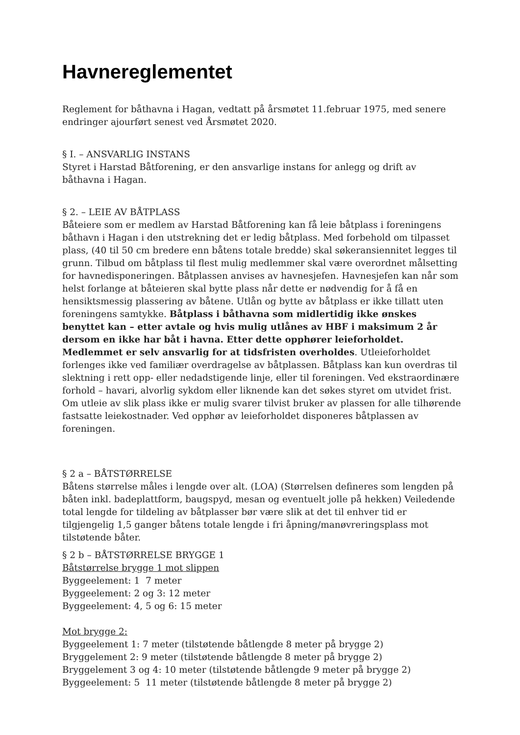Havnereglementet
Reglement for båthavna i Hagan, vedtatt på årsmøtet 11.februar 1975, med senere endringer ajourført senest ved Årsmøtet 2020.
§ I. – ANSVARLIG INSTANS
Styret i Harstad Båtforening, er den ansvarlige instans for anlegg og drift av båthavna i Hagan.
§ 2. – LEIE AV BÅTPLASS
Båteiere som er medlem av Harstad Båtforening kan få leie båtplass i foreningens båthavn i Hagan i den utstrekning det er ledig båtplass. Med forbehold om tilpasset plass, (40 til 50 cm bredere enn båtens totale bredde) skal søkeransiennitet legges til grunn. Tilbud om båtplass til flest mulig medlemmer skal være overordnet målsetting for havnedisponeringen. Båtplassen anvises av havnesjefen. Havnesjefen kan når som helst forlange at båteieren skal bytte plass når dette er nødvendig for å få en hensiktsmessig plassering av båtene. Utlån og bytte av båtplass er ikke tillatt uten foreningens samtykke. Båtplass i båthavna som midlertidig ikke ønskes benyttet kan – etter avtale og hvis mulig utlånes av HBF i maksimum 2 år dersom en ikke har båt i havna. Etter dette opphører leieforholdet. Medlemmet er selv ansvarlig for at tidsfristen overholdes. Utleieforholdet forlenges ikke ved familiær overdragelse av båtplassen. Båtplass kan kun overdras til slektning i rett opp- eller nedadstigende linje, eller til foreningen. Ved ekstraordinære forhold – havari, alvorlig sykdom eller liknende kan det søkes styret om utvidet frist. Om utleie av slik plass ikke er mulig svarer tilvist bruker av plassen for alle tilhørende fastsatte leiekostnader. Ved opphør av leieforholdet disponeres båtplassen av foreningen.
§ 2 a – BÅTSTØRRELSE
Båtens størrelse måles i lengde over alt. (LOA) (Størrelsen defineres som lengden på båten inkl. badeplattform, baugspyd, mesan og eventuelt jolle på hekken) Veiledende total lengde for tildeling av båtplasser bør være slik at det til enhver tid er tilgjengelig 1,5 ganger båtens totale lengde i fri åpning/manøvreringsplass mot tilstøtende båter.
§ 2 b – BÅTSTØRRELSE BRYGGE 1
Båtstørrelse brygge 1 mot slippen
Byggeelement: 1 7 meter
Byggeelement: 2 og 3: 12 meter
Byggeelement: 4, 5 og 6: 15 meter
Mot brygge 2:
Byggeelement 1: 7 meter (tilstøtende båtlengde 8 meter på brygge 2)
Bryggelement 2: 9 meter (tilstøtende båtlengde 8 meter på brygge 2)
Bryggelement 3 og 4: 10 meter (tilstøtende båtlengde 9 meter på brygge 2)
Byggeelement: 5 11 meter (tilstøtende båtlengde 8 meter på brygge 2)